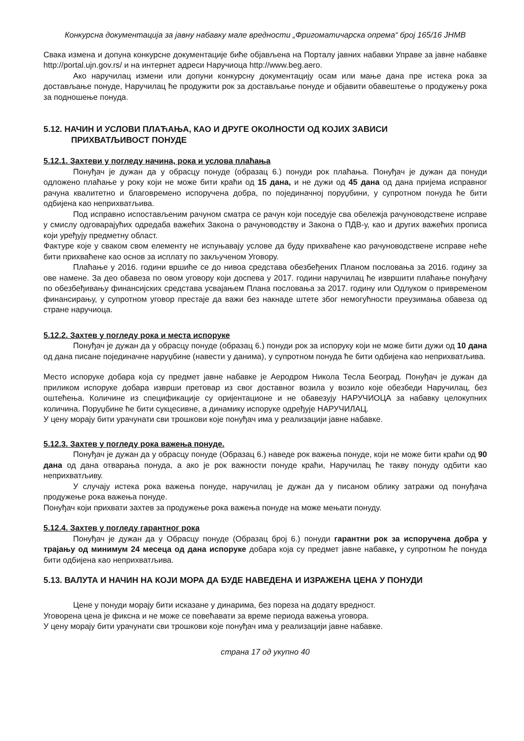Конкурсна документација за јавну набавку мале вредности „Фригоматичарска опрема“ број 165/16 ЈНМВ
Свака измена и допуна конкурсне документације биће објављена на Порталу јавних набавки Управе за јавне набавке http://portal.ujn.gov.rs/ и на интернет адреси Наручиоца http://www.beg.aero.
Ако наручилац измени или допуни конкурсну документацију осам или мање дана пре истека рока за достављање понуде, Наручилац ће продужити рок за достављање понуде и објавити обавештење о продужењу рока за подношење понуда.
5.12. НАЧИН И УСЛОВИ ПЛАЋАЊА, КАО И ДРУГЕ ОКОЛНОСТИ ОД КОЈИХ ЗАВИСИ
ПРИХВАТЉИВОСТ ПОНУДЕ
5.12.1. Захтеви у погледу начина, рока и услова плаћања
Понуђач је дужан да у обрасцу понуде (образац 6.) понуди рок плаћања. Понуђач је дужан да понуди одложено плаћање у року који не може бити краћи од 15 дана, и не дужи од 45 дана од дана пријема исправног рачуна квалитетно и благовремено испоручена добра, по појединачној поруџбини, у супротном понуда ће бити одбијена као неприхватљива.
Под исправно испостављеним рачуном сматра се рачун који поседује сва обележја рачуноводствене исправе у смислу одговарајућих одредаба важећих Закона о рачуноводству и Закона о ПДВ-у, као и других важећих прописа који уређују предметну област.
Фактуре које у сваком свом елементу не испуњавају услове да буду прихваћене као рачуноводствене исправе неће бити прихваћене као основ за исплату по закљученом Уговору.
Плаћање у 2016. години вршиће се до нивоа средстава обезбеђених Планом пословања за 2016. годину за ове намене. За део обавеза по овом уговору који доспева у 2017. години наручилац ће извршити плаћање понуђачу по обезбеђивању финансијских средстава усвајањем Плана пословања за 2017. годину или Одлуком о привременом финансирању, у супротном уговор престаје да важи без накнаде штете због немогућности преузимања обавеза од стране наручиоца.
5.12.2. Захтев у погледу рока и места испоруке
Понуђач је дужан да у обрасцу понуде (образац 6.) понуди рок за испоруку који не може бити дужи од 10 дана од дана писане појединачне наруџбине (навести у данима), у супротном понуда ће бити одбијена као неприхватљива.
Место испоруке добара која су предмет јавне набавке је Аеродром Никола Тесла Београд. Понуђач је дужан да приликом испоруке добара изврши претовар из свог доставног возила у возило које обезбеди Наручилац, без оштећења. Количине из спецификације су оријентационе и не обавезују НАРУЧИОЦА за набавку целокупних количина. Поруџбине ће бити сукцесивне, а динамику испоруке одређује НАРУЧИЛАЦ.
У цену морају бити урачунати сви трошкови које понуђач има у реализацији јавне набавке.
5.12.3. Захтев у погледу рока важења понуде.
Понуђач је дужан да у обрасцу понуде (Образац 6.) наведе рок важења понуде, који не може бити краћи од 90 дана од дана отварања понуда, а ако је рок важности понуде краћи, Наручилац ће такву понуду одбити као неприхватљиву.
У случају истека рока важења понуде, наручилац је дужан да у писаном облику затражи од понуђача продужење рока важења понуде.
Понуђач који прихвати захтев за продужење рока важења понуде на може мењати понуду.
5.12.4. Захтев у погледу гарантног рока
Понуђач је дужан да у Обрасцу понуде (Образац број 6.) понуди гарантни рок за испоручена добра у трајању од минимум 24 месеца од дана испоруке добара која су предмет јавне набавке, у супротном ће понуда бити одбијена као неприхватљива.
5.13. ВАЛУТА И НАЧИН НА КОЈИ МОРА ДА БУДЕ НАВЕДЕНА И ИЗРАЖЕНА ЦЕНА У ПОНУДИ
Цене у понуди морају бити исказане у динарима, без пореза на додату вредност.
Уговорена цена је фиксна и не може се повећавати за време периода важења уговора.
У цену морају бити урачунати сви трошкови које понуђач има у реализацији јавне набавке.
страна 17 од укупно 40